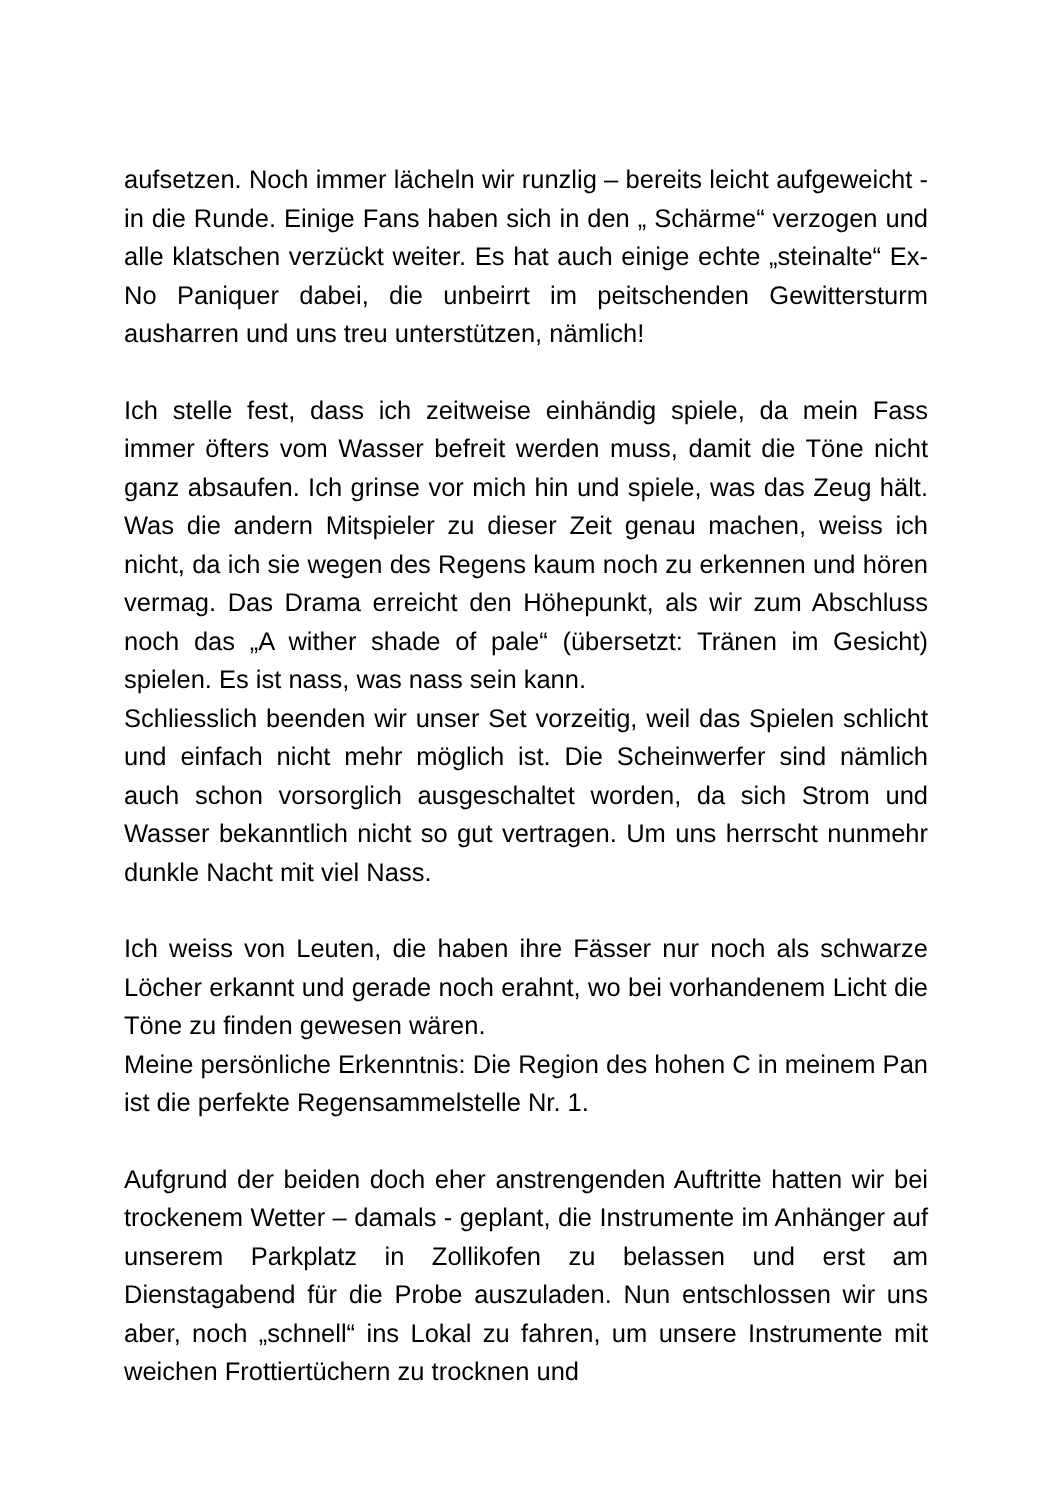aufsetzen. Noch immer lächeln wir runzlig – bereits leicht aufgeweicht - in die Runde. Einige Fans haben sich in den „ Schärme“ verzogen und alle klatschen verzückt weiter. Es hat auch einige echte „steinalte“ Ex-No Paniquer dabei, die unbeirrt im peitschenden Gewittersturm ausharren und uns treu unterstützen, nämlich!
Ich stelle fest, dass ich zeitweise einhändig spiele, da mein Fass immer öfters vom Wasser befreit werden muss, damit die Töne nicht ganz absaufen. Ich grinse vor mich hin und spiele, was das Zeug hält. Was die andern Mitspieler zu dieser Zeit genau machen, weiss ich nicht, da ich sie wegen des Regens kaum noch zu erkennen und hören vermag. Das Drama erreicht den Höhepunkt, als wir zum Abschluss noch das „A wither shade of pale“ (übersetzt: Tränen im Gesicht) spielen. Es ist nass, was nass sein kann.
Schliesslich beenden wir unser Set vorzeitig, weil das Spielen schlicht und einfach nicht mehr möglich ist. Die Scheinwerfer sind nämlich auch schon vorsorglich ausgeschaltet worden, da sich Strom und Wasser bekanntlich nicht so gut vertragen. Um uns herrscht nunmehr dunkle Nacht mit viel Nass.
Ich weiss von Leuten, die haben ihre Fässer nur noch als schwarze Löcher erkannt und gerade noch erahnt, wo bei vorhandenem Licht die Töne zu finden gewesen wären.
Meine persönliche Erkenntnis: Die Region des hohen C in meinem Pan ist die perfekte Regensammelstelle Nr. 1.
Aufgrund der beiden doch eher anstrengenden Auftritte hatten wir bei trockenem Wetter – damals - geplant, die Instrumente im Anhänger auf unserem Parkplatz in Zollikofen zu belassen und erst am Dienstagabend für die Probe auszuladen. Nun entschlossen wir uns aber, noch „schnell“ ins Lokal zu fahren, um unsere Instrumente mit weichen Frottiertüchern zu trocknen und